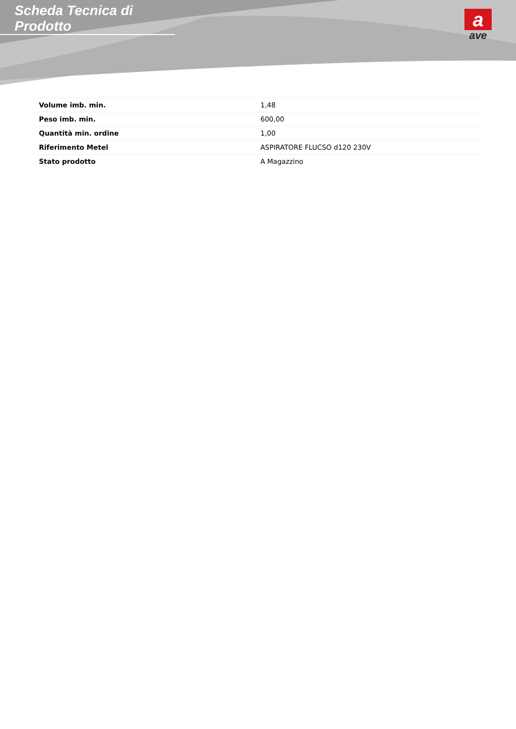Scheda Tecnica di Prodotto
a
ave
| Volume imb. min. | 1,48 |
| Peso imb. min. | 600,00 |
| Quantità min. ordine | 1,00 |
| Riferimento Metel | ASPIRATORE FLUCSO d120 230V |
| Stato prodotto | A Magazzino |